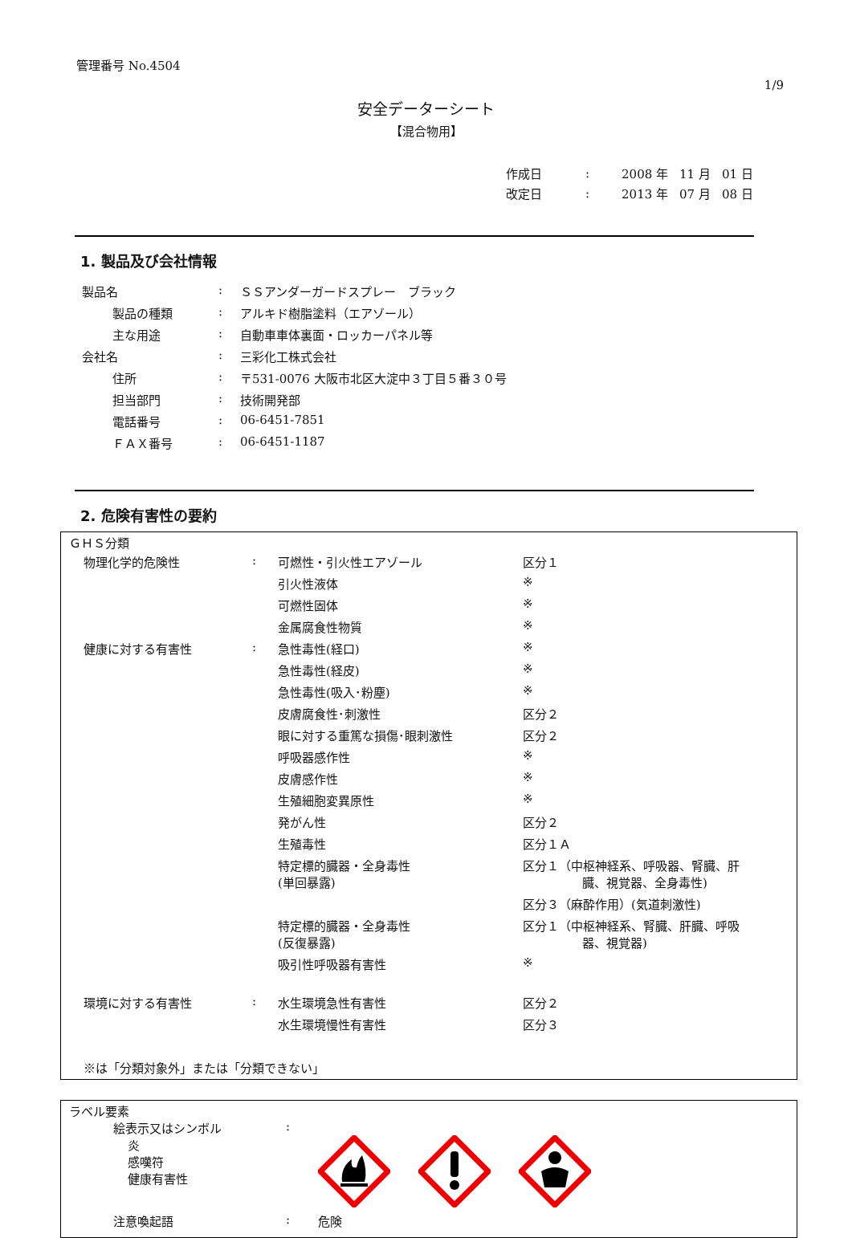管理番号 No.4504
1/9
安全データーシート
【混合物用】
| 作成日 | : | 2008 年 | 11 月 | 01 日 |
| 改定日 | : | 2013 年 | 07 月 | 08 日 |
1. 製品及び会社情報
| 製品名 | : | ＳＳアンダーガードスプレー ブラック |
| 製品の種類 | : | アルキド樹脂塗料（エアゾール） |
| 主な用途 | : | 自動車車体裏面・ロッカーパネル等 |
| 会社名 | : | 三彩化工株式会社 |
| 住所 | : | 〒531-0076 大阪市北区大淀中３丁目５番３０号 |
| 担当部門 | : | 技術開発部 |
| 電話番号 | : | 06-6451-7851 |
| ＦＡＸ番号 | : | 06-6451-1187 |
2. 危険有害性の要約
ＧＨＳ分類
| 物理化学的危険性 | : | 可燃性・引火性エアゾール | 区分１ |
| | | 引火性液体 | ※ |
| | | 可燃性固体 | ※ |
| | | 金属腐食性物質 | ※ |
| 健康に対する有害性 | : | 急性毒性(経口) | ※ |
| | | 急性毒性(経皮) | ※ |
| | | 急性毒性(吸入･粉塵) | ※ |
| | | 皮膚腐食性･刺激性 | 区分２ |
| | | 眼に対する重篤な損傷･眼刺激性 | 区分２ |
| | | 呼吸器感作性 | ※ |
| | | 皮膚感作性 | ※ |
| | | 生殖細胞変異原性 | ※ |
| | | 発がん性 | 区分２ |
| | | 生殖毒性 | 区分１Ａ |
| | | 特定標的臓器・全身毒性 (単回暴露) | 区分１（中枢神経系、呼吸器、腎臓、肝 臓、視覚器、全身毒性) |
| | | | 区分３（麻酔作用）(気道刺激性) |
| | | 特定標的臓器・全身毒性 (反復暴露) | 区分１（中枢神経系、腎臓、肝臓、呼吸 器、視覚器) |
| | | 吸引性呼吸器有害性 | ※ |
| 環境に対する有害性 | : | 水生環境急性有害性 | 区分２ |
| | | 水生環境慢性有害性 | 区分３ |
※は「分類対象外」または「分類できない」
ラベル要素
絵表示又はシンボル
炎
感嘆符
健康有害性
:
注意喚起語 : 危険